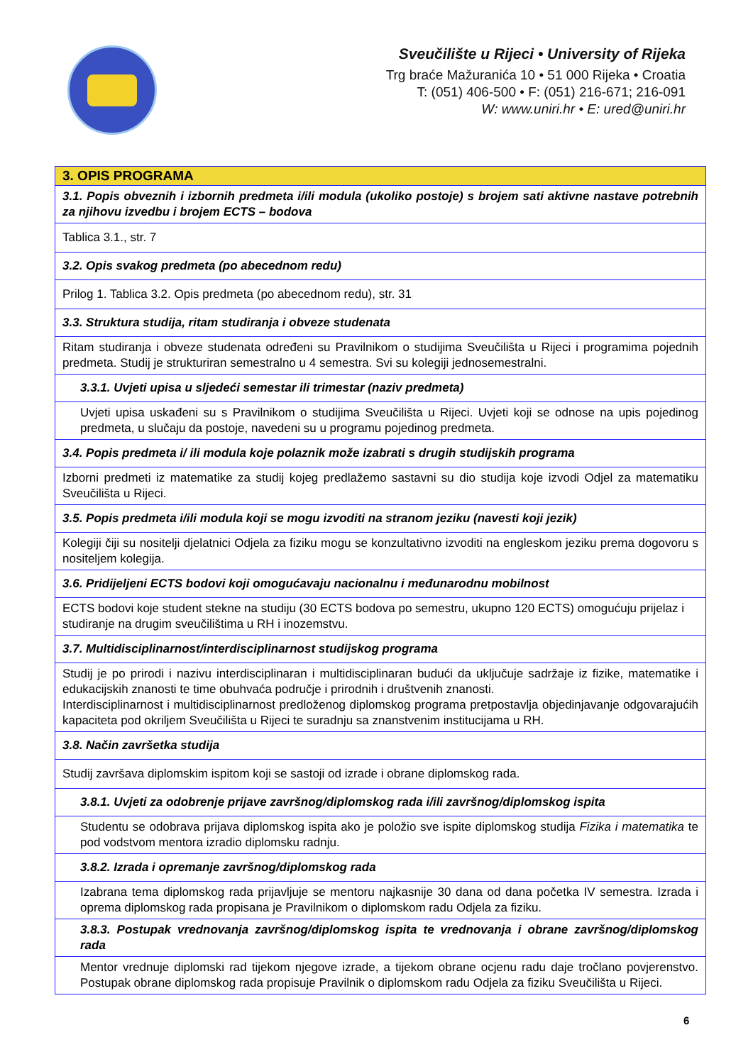Sveučilište u Rijeci • University of Rijeka
Trg braće Mažuranića 10 • 51 000 Rijeka • Croatia
T: (051) 406-500 • F: (051) 216-671; 216-091
W: www.uniri.hr • E: ured@uniri.hr
| 3. OPIS PROGRAMA |
| 3.1. Popis obveznih i izbornih predmeta i/ili modula (ukoliko postoje) s brojem sati aktivne nastave potrebnih za njihovu izvedbu i brojem ECTS – bodova |
| Tablica 3.1., str. 7 |
| 3.2. Opis svakog predmeta (po abecednom redu) |
| Prilog 1. Tablica 3.2. Opis predmeta (po abecednom redu), str. 31 |
| 3.3. Struktura studija, ritam studiranja i obveze studenata |
| Ritam studiranja i obveze studenata određeni su Pravilnikom o studijima Sveučilišta u Rijeci i programima pojednih predmeta. Studij je strukturiran semestralno u 4 semestra. Svi su kolegiji jednosemestralni. |
| 3.3.1. Uvjeti upisa u sljedeći semestar ili trimestar (naziv predmeta) |
| Uvjeti upisa uskađeni su s Pravilnikom o studijima Sveučilišta u Rijeci. Uvjeti koji se odnose na upis pojedinog predmeta, u slučaju da postoje, navedeni su u programu pojedinog predmeta. |
| 3.4. Popis predmeta i/ ili modula koje polaznik može izabrati s drugih studijskih programa |
| Izborni predmeti iz matematike za studij kojeg predlažemo sastavni su dio studija koje izvodi Odjel za matematiku Sveučilišta u Rijeci. |
| 3.5. Popis predmeta i/ili modula koji se mogu izvoditi na stranom jeziku (navesti koji jezik) |
| Kolegiji čiji su nositelji djelatnici Odjela za fiziku mogu se konzultativno izvoditi na engleskom jeziku prema dogovoru s nositeljem kolegija. |
| 3.6. Pridijeljeni ECTS bodovi koji omogućavaju nacionalnu i međunarodnu mobilnost |
| ECTS bodovi koje student stekne na studiju (30 ECTS bodova po semestru, ukupno 120 ECTS) omogućuju prijelaz i studiranje na drugim sveučilištima u RH i inozemstvu. |
| 3.7. Multidisciplinarnost/interdisciplinarnost studijskog programa |
| Studij je po prirodi i nazivu interdisciplinaran i multidisciplinaran budući da uključuje sadržaje iz fizike, matematike i edukacijskih znanosti te time obuhvaća područje i prirodnih i društvenih znanosti. Interdisciplinarnost i multidisciplinarnost predloženog diplomskog programa pretpostavlja objedinjavanje odgovarajućih kapaciteta pod okriljem Sveučilišta u Rijeci te suradnju sa znanstvenim institucijama u RH. |
| 3.8. Način završetka studija |
| Studij završava diplomskim ispitom koji se sastoji od izrade i obrane diplomskog rada. |
| 3.8.1. Uvjeti za odobrenje prijave završnog/diplomskog rada i/ili završnog/diplomskog ispita |
| Studentu se odobrava prijava diplomskog ispita ako je položio sve ispite diplomskog studija Fizika i matematika te pod vodstvom mentora izradio diplomsku radnju. |
| 3.8.2. Izrada i opremanje završnog/diplomskog rada |
| Izabrana tema diplomskog rada prijavljuje se mentoru najkasnije 30 dana od dana početka IV semestra. Izrada i oprema diplomskog rada propisana je Pravilnikom o diplomskom radu Odjela za fiziku. |
| 3.8.3. Postupak vrednovanja završnog/diplomskog ispita te vrednovanja i obrane završnog/diplomskog rada |
| Mentor vrednuje diplomski rad tijekom njegove izrade, a tijekom obrane ocjenu radu daje tročlano povjerenstvo. Postupak obrane diplomskog rada propisuje Pravilnik o diplomskom radu Odjela za fiziku Sveučilišta u Rijeci. |
6